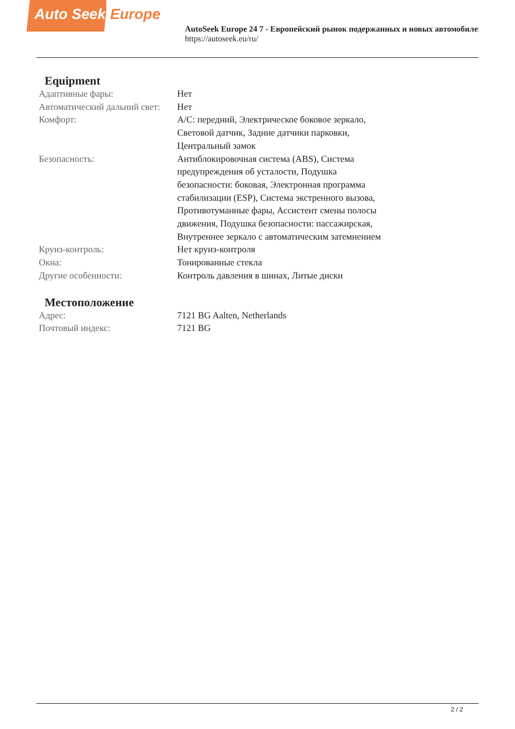Auto Seek Europe
AutoSeek Europe 24 7 - Европейский рынок подержанных и новых автомобилей
https://autoseek.eu/ru/
Equipment
| Адаптивные фары: | Нет |
| Автоматический дальний свет: | Нет |
| Комфорт: | A/C: передний, Электрическое боковое зеркало, Световой датчик, Задние датчики парковки, Центральный замок |
| Безопасность: | Антиблокировочная система (ABS), Система предупреждения об усталости, Подушка безопасности: боковая, Электронная программа стабилизации (ESP), Система экстренного вызова, Противотуманные фары, Ассистент смены полосы движения, Подушка безопасности: пассажирская, Внутреннее зеркало с автоматическим затемнением |
| Круиз-контроль: | Нет круиз-контроля |
| Окна: | Тонированные стекла |
| Другие особенности: | Контроль давления в шинах, Литые диски |
Местоположение
| Адрес: | 7121 BG Aalten, Netherlands |
| Почтовый индекс: | 7121 BG |
2 / 2